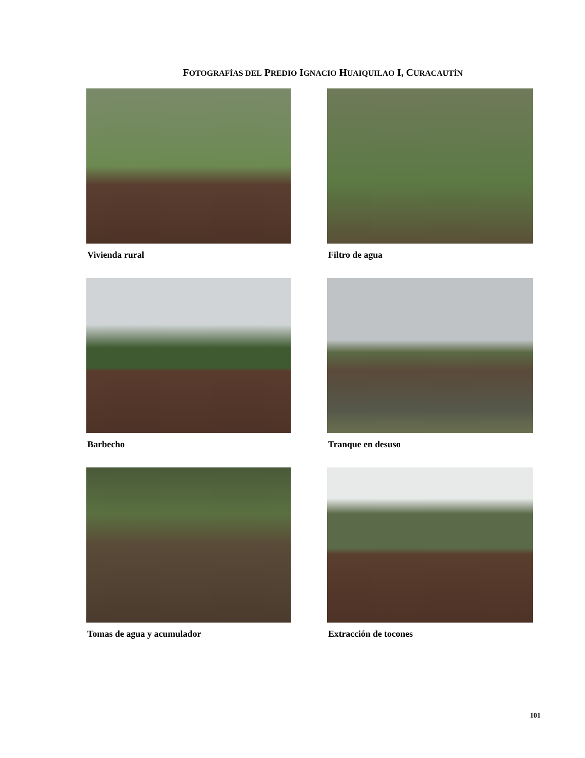FOTOGRAFÍAS DEL PREDIO IGNACIO HUAIQUILAO I, CURACAUTÍN
Vivienda rural
Filtro de agua
Barbecho
Tranque en desuso
Tomas de agua y acumulador
Extracción de tocones
101